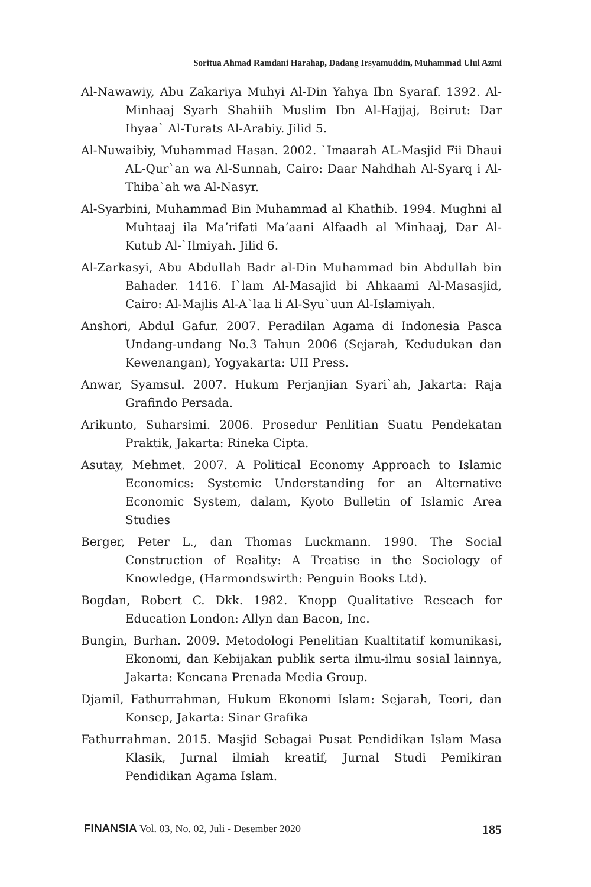Soritua Ahmad Ramdani Harahap, Dadang Irsyamuddin, Muhammad Ulul Azmi
Al-Nawawiy, Abu Zakariya Muhyi Al-Din Yahya Ibn Syaraf. 1392. Al-Minhaaj Syarh Shahiih Muslim Ibn Al-Hajjaj, Beirut: Dar Ihyaa` Al-Turats Al-Arabiy. Jilid 5.
Al-Nuwaibiy, Muhammad Hasan. 2002. `Imaarah AL-Masjid Fii Dhaui AL-Qur`an wa Al-Sunnah, Cairo: Daar Nahdhah Al-Syarq i Al-Thiba`ah wa Al-Nasyr.
Al-Syarbini, Muhammad Bin Muhammad al Khathib. 1994. Mughni al Muhtaaj ila Ma’rifati Ma’aani Alfaadh al Minhaaj, Dar Al-Kutub Al-`Ilmiyah. Jilid 6.
Al-Zarkasyi, Abu Abdullah Badr al-Din Muhammad bin Abdullah bin Bahader. 1416. I`lam Al-Masajid bi Ahkaami Al-Masasjid, Cairo: Al-Majlis Al-A`laa li Al-Syu`uun Al-Islamiyah.
Anshori, Abdul Gafur. 2007. Peradilan Agama di Indonesia Pasca Undang-undang No.3 Tahun 2006 (Sejarah, Kedudukan dan Kewenangan), Yogyakarta: UII Press.
Anwar, Syamsul. 2007. Hukum Perjanjian Syari`ah, Jakarta: Raja Grafindo Persada.
Arikunto, Suharsimi. 2006. Prosedur Penlitian Suatu Pendekatan Praktik, Jakarta: Rineka Cipta.
Asutay, Mehmet. 2007. A Political Economy Approach to Islamic Economics: Systemic Understanding for an Alternative Economic System, dalam, Kyoto Bulletin of Islamic Area Studies
Berger, Peter L., dan Thomas Luckmann. 1990. The Social Construction of Reality: A Treatise in the Sociology of Knowledge, (Harmondswirth: Penguin Books Ltd).
Bogdan, Robert C. Dkk. 1982. Knopp Qualitative Reseach for Education London: Allyn dan Bacon, Inc.
Bungin, Burhan. 2009. Metodologi Penelitian Kualtitatif komunikasi, Ekonomi, dan Kebijakan publik serta ilmu-ilmu sosial lainnya, Jakarta: Kencana Prenada Media Group.
Djamil, Fathurrahman, Hukum Ekonomi Islam: Sejarah, Teori, dan Konsep, Jakarta: Sinar Grafika
Fathurrahman. 2015. Masjid Sebagai Pusat Pendidikan Islam Masa Klasik, Jurnal ilmiah kreatif, Jurnal Studi Pemikiran Pendidikan Agama Islam.
FINANSIA Vol. 03, No. 02, Juli - Desember 2020 185